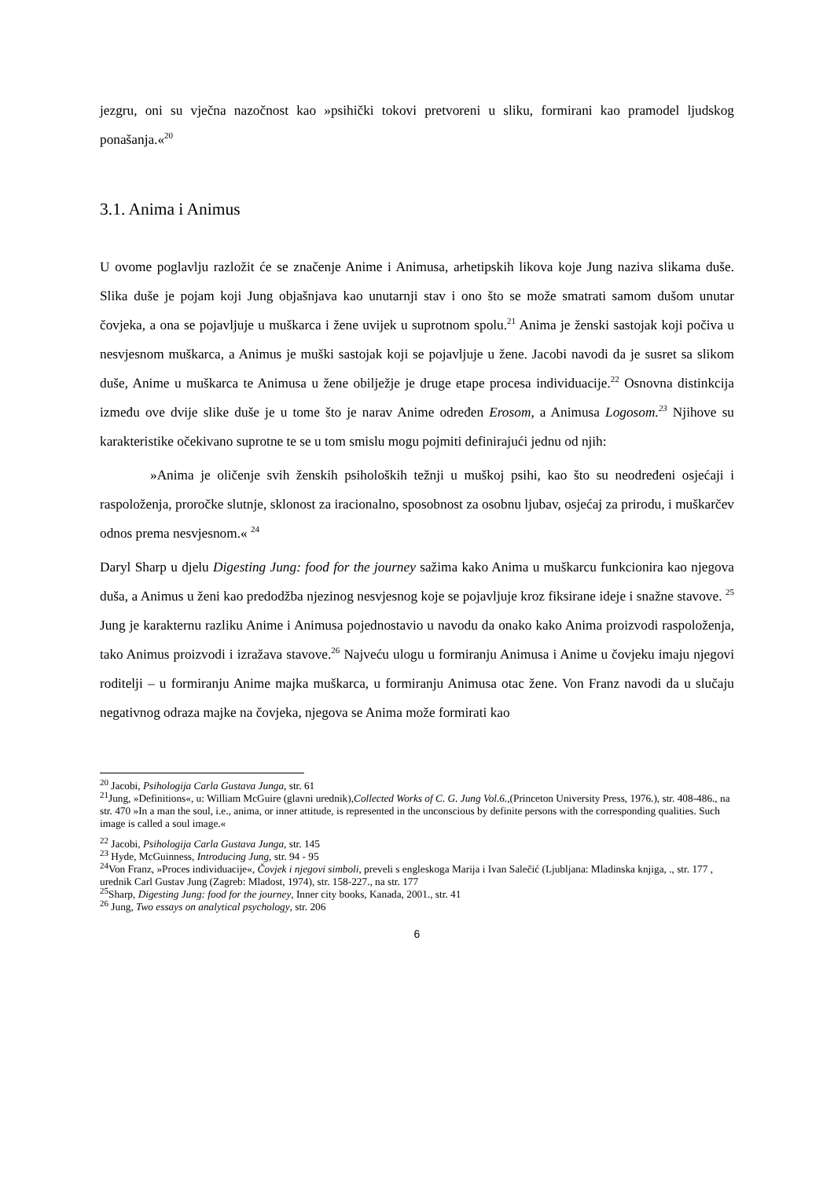jezgru, oni su vječna nazočnost kao »psihički tokovi pretvoreni u sliku, formirani kao pramodel ljudskog ponašanja.«<sup>20</sup>
3.1. Anima i Animus
U ovome poglavlju razložit će se značenje Anime i Animusa, arhetipskih likova koje Jung naziva slikama duše. Slika duše je pojam koji Jung objašnjava kao unutarnji stav i ono što se može smatrati samom dušom unutar čovjeka, a ona se pojavljuje u muškarca i žene uvijek u suprotnom spolu.<sup>21</sup> Anima je ženski sastojak koji počiva u nesvjesnom muškarca, a Animus je muški sastojak koji se pojavljuje u žene. Jacobi navodi da je susret sa slikom duše, Anime u muškarca te Animusa u žene obilježje je druge etape procesa individuacije.<sup>22</sup> Osnovna distinkcija između ove dvije slike duše je u tome što je narav Anime određen Erosom, a Animusa Logosom.<sup>23</sup> Njihove su karakteristike očekivano suprotne te se u tom smislu mogu pojmiti definirajući jednu od njih:
»Anima je oličenje svih ženskih psiholoških težnji u muškoj psihi, kao što su neodređeni osjećaji i raspoloženja, proročke slutnje, sklonost za iracionalno, sposobnost za osobnu ljubav, osjećaj za prirodu, i muškarčev odnos prema nesvjesnom.« <sup>24</sup>
Daryl Sharp u djelu Digesting Jung: food for the journey sažima kako Anima u muškarcu funkcionira kao njegova duša, a Animus u ženi kao predodžba njezinog nesvjesnog koje se pojavljuje kroz fiksirane ideje i snažne stavove. <sup>25</sup> Jung je karakternu razliku Anime i Animusa pojednostavio u navodu da onako kako Anima proizvodi raspoloženja, tako Animus proizvodi i izražava stavove.<sup>26</sup> Najveću ulogu u formiranju Animusa i Anime u čovjeku imaju njegovi roditelji – u formiranju Anime majka muškarca, u formiranju Animusa otac žene. Von Franz navodi da u slučaju negativnog odraza majke na čovjeka, njegova se Anima može formirati kao
<sup>20</sup> Jacobi, Psihologija Carla Gustava Junga, str. 61
<sup>21</sup> Jung, »Definitions«, u: William McGuire (glavni urednik),Collected Works of C. G. Jung Vol.6.,(Princeton University Press, 1976.), str. 408-486., na str. 470 »In a man the soul, i.e., anima, or inner attitude, is represented in the unconscious by definite persons with the corresponding qualities. Such image is called a soul image.«
<sup>22</sup> Jacobi, Psihologija Carla Gustava Junga, str. 145
<sup>23</sup> Hyde, McGuinness, Introducing Jung, str. 94 - 95
<sup>24</sup> Von Franz, »Proces individuacije«, Čovjek i njegovi simboli, preveli s engleskoga Marija i Ivan Salečić (Ljubljana: Mladinska knjiga, ., str. 177 , urednik Carl Gustav Jung (Zagreb: Mladost, 1974), str. 158-227., na str. 177
<sup>25</sup> Sharp, Digesting Jung: food for the journey, Inner city books, Kanada, 2001., str. 41
<sup>26</sup> Jung, Two essays on analytical psychology, str. 206
6